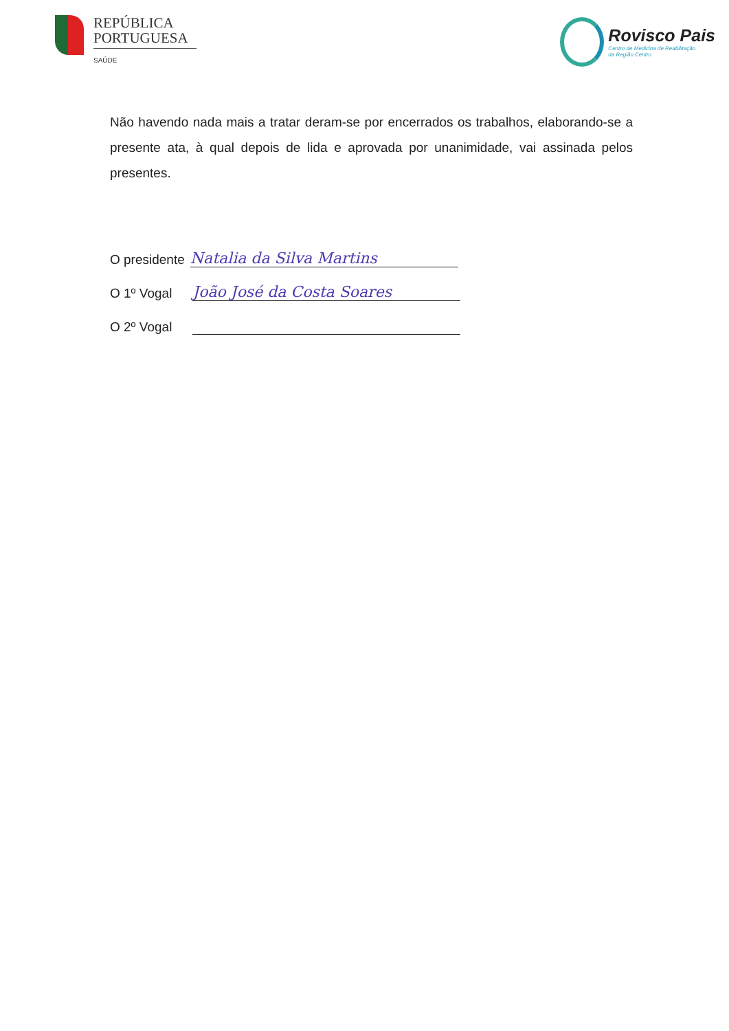REPÚBLICA
PORTUGUESA
SAÚDE
Rovisco Pais
Centro de Medicina de Reabilitação
da Região Centro
Não havendo nada mais a tratar deram-se por encerrados os trabalhos, elaborando-se a presente ata, à qual depois de lida e aprovada por unanimidade, vai assinada pelos presentes.
O presidente
Natalia da Silva Martins
O 1º Vogal
João José da Costa Soares
O 2º Vogal